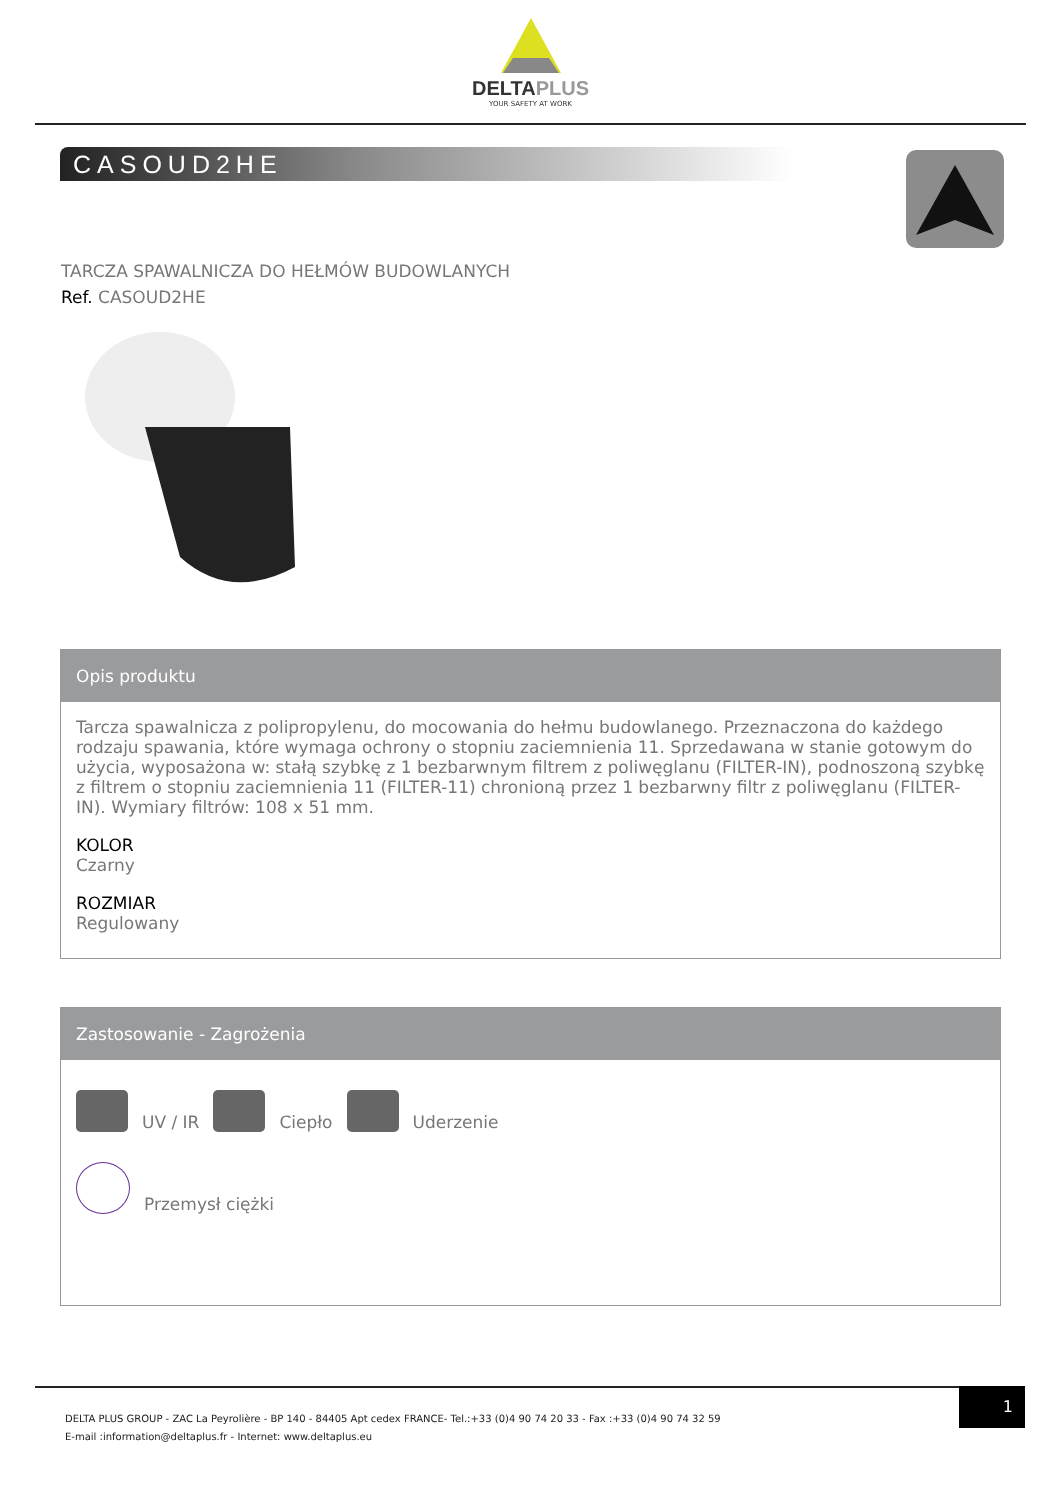DELTAPLUS
YOUR SAFETY AT WORK
CASOUD2HE
TARCZA SPAWALNICZA DO HEŁMÓW BUDOWLANYCH
Ref. CASOUD2HE
Opis produktu
Tarcza spawalnicza z polipropylenu, do mocowania do hełmu budowlanego. Przeznaczona do każdego rodzaju spawania, które wymaga ochrony o stopniu zaciemnienia 11. Sprzedawana w stanie gotowym do użycia, wyposażona w: stałą szybkę z 1 bezbarwnym filtrem z poliwęglanu (FILTER-IN), podnoszoną szybkę z filtrem o stopniu zaciemnienia 11 (FILTER-11) chronioną przez 1 bezbarwny filtr z poliwęglanu (FILTER-IN). Wymiary filtrów: 108 x 51 mm.
KOLOR
Czarny
ROZMIAR
Regulowany
Zastosowanie - Zagrożenia
UV / IR
Ciepło
Uderzenie
Przemysł ciężki
1
DELTA PLUS GROUP - ZAC La Peyrolière - BP 140 - 84405 Apt cedex FRANCE- Tel.:+33 (0)4 90 74 20 33 - Fax :+33 (0)4 90 74 32 59
E-mail :information@deltaplus.fr - Internet: www.deltaplus.eu